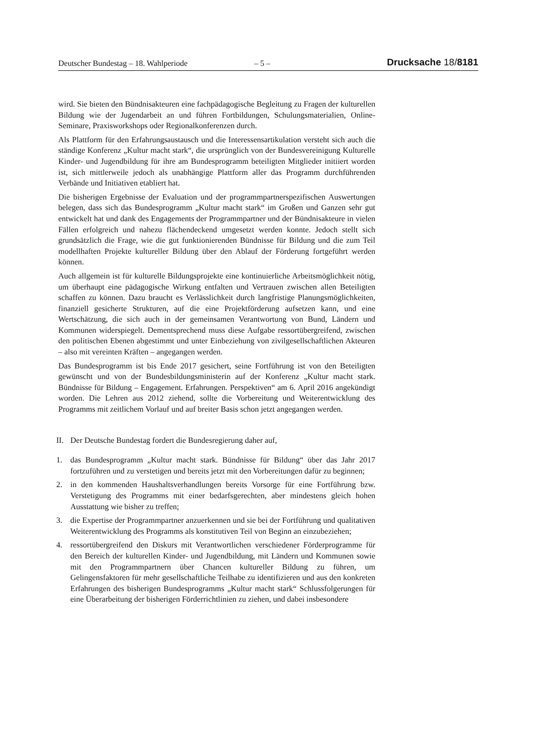Deutscher Bundestag – 18. Wahlperiode – 5 – Drucksache 18/8181
wird. Sie bieten den Bündnisakteuren eine fachpädagogische Begleitung zu Fragen der kulturellen Bildung wie der Jugendarbeit an und führen Fortbildungen, Schulungsmaterialien, Online-Seminare, Praxisworkshops oder Regionalkonferenzen durch.
Als Plattform für den Erfahrungsaustausch und die Interessensartikulation versteht sich auch die ständige Konferenz „Kultur macht stark“, die ursprünglich von der Bundesvereinigung Kulturelle Kinder- und Jugendbildung für ihre am Bundesprogramm beteiligten Mitglieder initiiert worden ist, sich mittlerweile jedoch als unabhängige Plattform aller das Programm durchführenden Verbände und Initiativen etabliert hat.
Die bisherigen Ergebnisse der Evaluation und der programmpartnerspezifischen Auswertungen belegen, dass sich das Bundesprogramm „Kultur macht stark“ im Großen und Ganzen sehr gut entwickelt hat und dank des Engagements der Programmpartner und der Bündnisakteure in vielen Fällen erfolgreich und nahezu flächendeckend umgesetzt werden konnte. Jedoch stellt sich grundsätzlich die Frage, wie die gut funktionierenden Bündnisse für Bildung und die zum Teil modellhaften Projekte kultureller Bildung über den Ablauf der Förderung fortgeführt werden können.
Auch allgemein ist für kulturelle Bildungsprojekte eine kontinuierliche Arbeitsmöglichkeit nötig, um überhaupt eine pädagogische Wirkung entfalten und Vertrauen zwischen allen Beteiligten schaffen zu können. Dazu braucht es Verlässlichkeit durch langfristige Planungsmöglichkeiten, finanziell gesicherte Strukturen, auf die eine Projektförderung aufsetzen kann, und eine Wertschätzung, die sich auch in der gemeinsamen Verantwortung von Bund, Ländern und Kommunen widerspiegelt. Dementsprechend muss diese Aufgabe ressortübergreifend, zwischen den politischen Ebenen abgestimmt und unter Einbeziehung von zivilgesellschaftlichen Akteuren – also mit vereinten Kräften – angegangen werden.
Das Bundesprogramm ist bis Ende 2017 gesichert, seine Fortführung ist von den Beteiligten gewünscht und von der Bundesbildungsministerin auf der Konferenz „Kultur macht stark. Bündnisse für Bildung – Engagement. Erfahrungen. Perspektiven“ am 6. April 2016 angekündigt worden. Die Lehren aus 2012 ziehend, sollte die Vorbereitung und Weiterentwicklung des Programms mit zeitlichem Vorlauf und auf breiter Basis schon jetzt angegangen werden.
II. Der Deutsche Bundestag fordert die Bundesregierung daher auf,
1. das Bundesprogramm „Kultur macht stark. Bündnisse für Bildung“ über das Jahr 2017 fortzuführen und zu verstetigen und bereits jetzt mit den Vorbereitungen dafür zu beginnen;
2. in den kommenden Haushaltsverhandlungen bereits Vorsorge für eine Fortführung bzw. Verstetigung des Programms mit einer bedarfsgerechten, aber mindestens gleich hohen Ausstattung wie bisher zu treffen;
3. die Expertise der Programmpartner anzuerkennen und sie bei der Fortführung und qualitativen Weiterentwicklung des Programms als konstitutiven Teil von Beginn an einzubeziehen;
4. ressortübergreifend den Diskurs mit Verantwortlichen verschiedener Förderprogramme für den Bereich der kulturellen Kinder- und Jugendbildung, mit Ländern und Kommunen sowie mit den Programmpartnern über Chancen kultureller Bildung zu führen, um Gelingensfaktoren für mehr gesellschaftliche Teilhabe zu identifizieren und aus den konkreten Erfahrungen des bisherigen Bundesprogramms „Kultur macht stark“ Schlussfolgerungen für eine Überarbeitung der bisherigen Förderrichtlinien zu ziehen, und dabei insbesondere